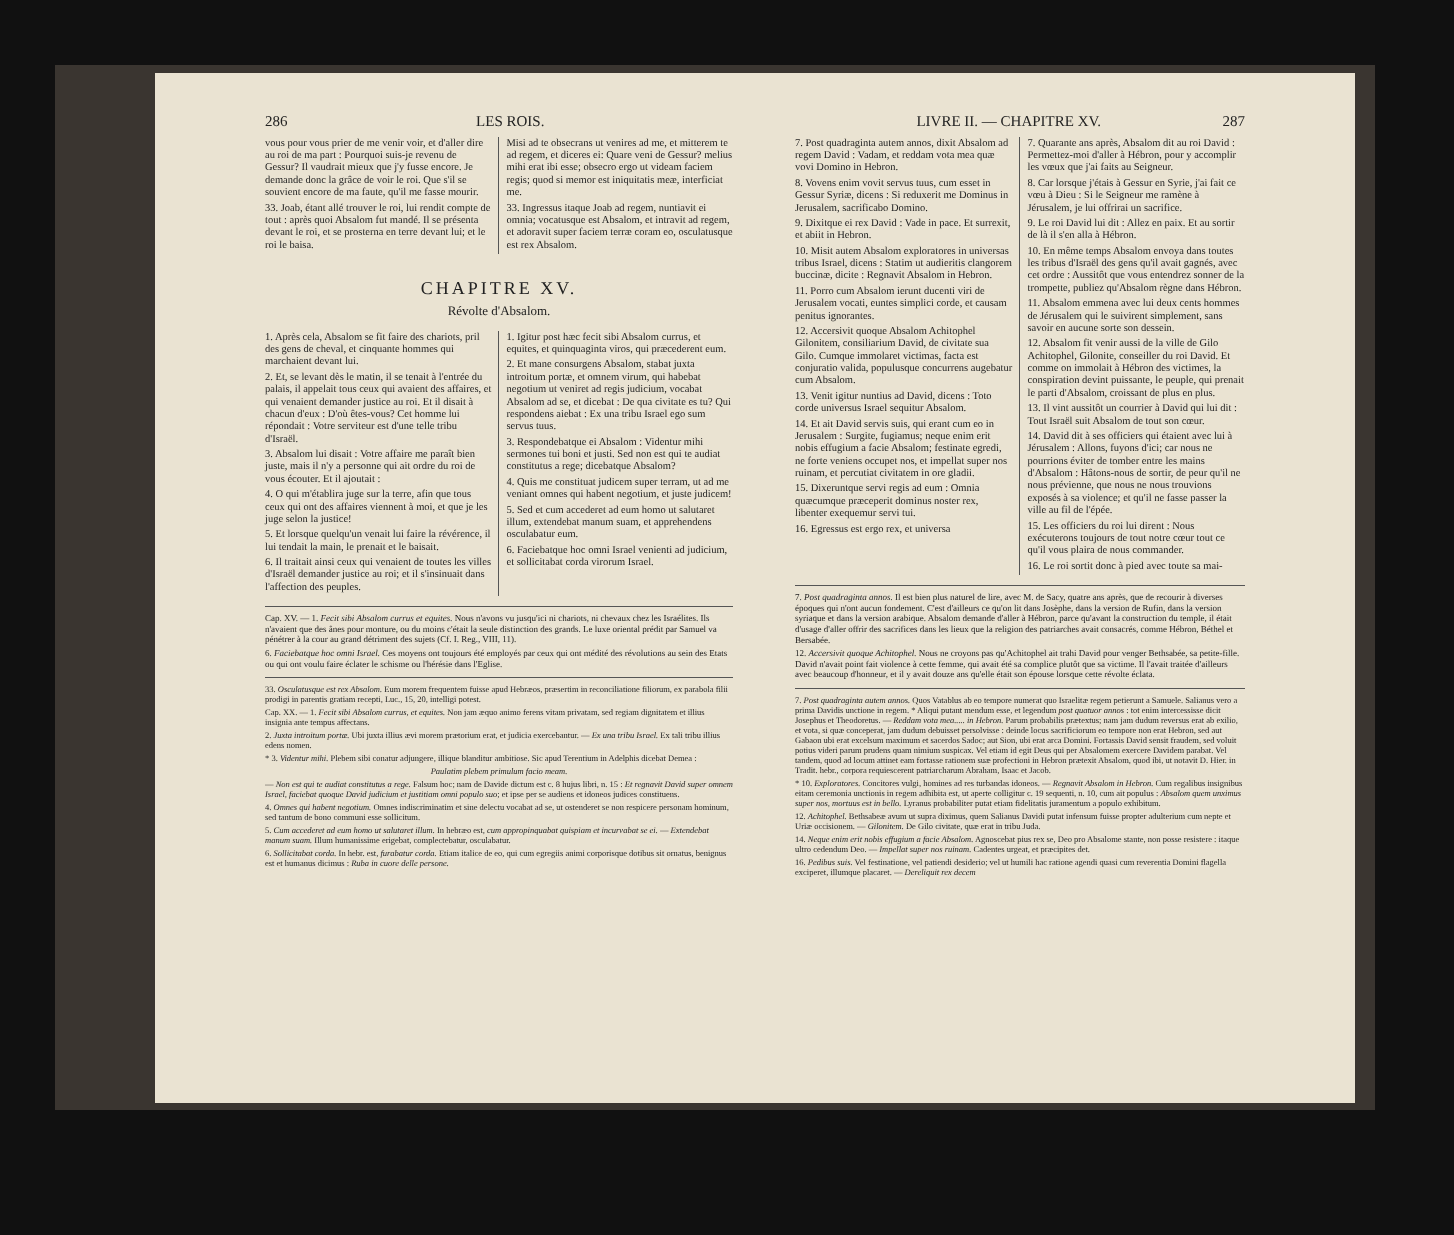286 LES ROIS.
vous pour vous prier de me venir voir, et d'aller dire au roi de ma part : Pourquoi suis-je revenu de Gessur? Il vaudrait mieux que j'y fusse encore. Je demande donc la grâce de voir le roi. Que s'il se souvient encore de ma faute, qu'il me fasse mourir.
33. Joab, étant allé trouver le roi, lui rendit compte de tout : après quoi Absalom fut mandé. Il se présenta devant le roi, et se prosterna en terre devant lui; et le roi le baisa.
Misi ad te obsecrans ut venires ad me, et mitterem te ad regem, et diceres ei: Quare veni de Gessur? melius mihi erat ibi esse; obsecro ergo ut videam faciem regis; quod si memor est iniquitatis meæ, interficiat me.
33. Ingressus itaque Joab ad regem, nuntiavit ei omnia; vocatusque est Absalom, et intravit ad regem, et adoravit super faciem terræ coram eo, osculatusque est rex Absalom.
CHAPITRE XV.
Révolte d'Absalom.
1. Après cela, Absalom se fit faire des chariots, pril des gens de cheval, et cinquante hommes qui marchaient devant lui.
2. Et, se levant dès le matin, il se tenait à l'entrée du palais, il appelait tous ceux qui avaient des affaires, et qui venaient demander justice au roi. Et il disait à chacun d'eux : D'où êtes-vous? Cet homme lui répondait : Votre serviteur est d'une telle tribu d'Israël.
3. Absalom lui disait : Votre affaire me paraît bien juste, mais il n'y a personne qui ait ordre du roi de vous écouter. Et il ajoutait :
4. O qui m'établira juge sur la terre, afin que tous ceux qui ont des affaires viennent à moi, et que je les juge selon la justice!
5. Et lorsque quelqu'un venait lui faire la révérence, il lui tendait la main, le prenait et le baisait.
6. Il traitait ainsi ceux qui venaient de toutes les villes d'Israël demander justice au roi; et il s'insinuait dans l'affection des peuples.
1. Igitur post hæc fecit sibi Absalom currus, et equites, et quinquaginta viros, qui præcederent eum.
2. Et mane consurgens Absalom, stabat juxta introitum portæ, et omnem virum, qui habebat negotium ut veniret ad regis judicium, vocabat Absalom ad se, et dicebat : De qua civitate es tu? Qui respondens aiebat : Ex una tribu Israel ego sum servus tuus.
3. Respondebatque ei Absalom : Videntur mihi sermones tui boni et justi. Sed non est qui te audiat constitutus a rege; dicebatque Absalom?
4. Quis me constituat judicem super terram, ut ad me veniant omnes qui habent negotium, et juste judicem!
5. Sed et cum accederet ad eum homo ut salutaret illum, extendebat manum suam, et apprehendens osculabatur eum.
6. Faciebatque hoc omni Israel venienti ad judicium, et sollicitabat corda virorum Israel.
Cap. XV. — 1. Fecit sibi Absalom currus et equites. Nous n'avons vu jusqu'ici ni chariots, ni chevaux chez les Israélites. Ils n'avaient que des ânes pour monture, ou du moins c'était la seule distinction des grands. Le luxe oriental prédit par Samuel va pénétrer à la cour au grand détriment des sujets (Cf. I. Reg., VIII, 11).
6. Faciebatque hoc omni Israel. Ces moyens ont toujours été employés par ceux qui ont médité des révolutions au sein des Etats ou qui ont voulu faire éclater le schisme ou l'hérésie dans l'Eglise.
33. Osculatusque est rex Absalom. Eum morem frequentem fuisse apud Hebræos, præsertim in reconciliatione filiorum, ex parabola filii prodigi in parentis gratiam recepti, Luc., 15, 20, intelligi potest.
Cap. XX. — 1. Fecit sibi Absalom currus, et equites. Non jam æquo animo ferens vitam privatam, sed regiam dignitatem et illius insignia ante tempus affectans.
2. Juxta introitum portæ. Ubi juxta illius ævi morem prætorium erat, et judicia exercebantur. — Ex una tribu Israel. Ex tali tribu illius edens nomen.
* 3. Videntur mihi. Plebem sibi conatur adjungere, illique blanditur ambitiose. Sic apud Terentium in Adelphis dicebat Demea :
Paulatim plebem primulum facio meam.
— Non est qui te audiat constitutus a rege. Falsum hoc; nam de Davide dictum est c. 8 hujus libri, n. 15 : Et regnavit David super omnem Israel, faciebat quoque David judicium et justitiam omni populo suo; et ipse per se audiens et idoneos judices constituens.
4. Omnes qui habent negotium. Omnes indiscriminatim et sine delectu vocabat ad se, ut ostenderet se non respicere personam hominum, sed tantum de bono communi esse sollicitum.
5. Cum accederet ad eum homo ut salutaret illum. In hebræo est, cum appropinquabat quispiam et incurvabat se ei. — Extendebat manum suam. Illum humanissime erigebat, complectebatur, osculabatur.
6. Sollicitabat corda. In hebr. est, furabatur corda. Etiam italice de eo, qui cum egregiis animi corporisque dotibus sit ornatus, benignus est et humanus dicimus : Ruba in cuore delle persone.
LIVRE II. — CHAPITRE XV. 287
7. Post quadraginta autem annos, dixit Absalom ad regem David : Vadam, et reddam vota mea quæ vovi Domino in Hebron.
8. Vovens enim vovit servus tuus, cum esset in Gessur Syriæ, dicens : Si reduxerit me Dominus in Jerusalem, sacrificabo Domino.
9. Dixitque ei rex David : Vade in pace. Et surrexit, et abiit in Hebron.
10. Misit autem Absalom exploratores in universas tribus Israel, dicens : Statim ut audieritis clangorem buccinæ, dicite : Regnavit Absalom in Hebron.
11. Porro cum Absalom ierunt ducenti viri de Jerusalem vocati, euntes simplici corde, et causam penitus ignorantes.
12. Accersivit quoque Absalom Achitophel Gilonitem, consiliarium David, de civitate sua Gilo. Cumque immolaret victimas, facta est conjuratio valida, populusque concurrens augebatur cum Absalom.
13. Venit igitur nuntius ad David, dicens : Toto corde universus Israel sequitur Absalom.
14. Et ait David servis suis, qui erant cum eo in Jerusalem : Surgite, fugiamus; neque enim erit nobis effugium a facie Absalom; festinate egredi, ne forte veniens occupet nos, et impellat super nos ruinam, et percutiat civitatem in ore gladii.
15. Dixeruntque servi regis ad eum : Omnia quæcumque præceperit dominus noster rex, libenter exequemur servi tui.
16. Egressus est ergo rex, et universa
7. Quarante ans après, Absalom dit au roi David : Permettez-moi d'aller à Hébron, pour y accomplir les vœux que j'ai faits au Seigneur.
8. Car lorsque j'étais à Gessur en Syrie, j'ai fait ce vœu à Dieu : Si le Seigneur me ramène à Jérusalem, je lui offrirai un sacrifice.
9. Le roi David lui dit : Allez en paix. Et au sortir de là il s'en alla à Hébron.
10. En même temps Absalom envoya dans toutes les tribus d'Israël des gens qu'il avait gagnés, avec cet ordre : Aussitôt que vous entendrez sonner de la trompette, publiez qu'Absalom règne dans Hébron.
11. Absalom emmena avec lui deux cents hommes de Jérusalem qui le suivirent simplement, sans savoir en aucune sorte son dessein.
12. Absalom fit venir aussi de la ville de Gilo Achitophel, Gilonite, conseiller du roi David. Et comme on immolait à Hébron des victimes, la conspiration devint puissante, le peuple, qui prenait le parti d'Absalom, croissant de plus en plus.
13. Il vint aussitôt un courrier à David qui lui dit : Tout Israël suit Absalom de tout son cœur.
14. David dit à ses officiers qui étaient avec lui à Jérusalem : Allons, fuyons d'ici; car nous ne pourrions éviter de tomber entre les mains d'Absalom : Hâtons-nous de sortir, de peur qu'il ne nous prévienne, que nous ne nous trouvions exposés à sa violence; et qu'il ne fasse passer la ville au fil de l'épée.
15. Les officiers du roi lui dirent : Nous exécuterons toujours de tout notre cœur tout ce qu'il vous plaira de nous commander.
16. Le roi sortit donc à pied avec toute sa mai-
7. Post quadraginta annos. Il est bien plus naturel de lire, avec M. de Sacy, quatre ans après, que de recourir à diverses époques qui n'ont aucun fondement. C'est d'ailleurs ce qu'on lit dans Josèphe, dans la version de Rufin, dans la version syriaque et dans la version arabique. Absalom demande d'aller à Hébron, parce qu'avant la construction du temple, il était d'usage d'aller offrir des sacrifices dans les lieux que la religion des patriarches avait consacrés, comme Hébron, Béthel et Bersabée.
12. Accersivit quoque Achitophel. Nous ne croyons pas qu'Achitophel ait trahi David pour venger Bethsabée, sa petite-fille. David n'avait point fait violence à cette femme, qui avait été sa complice plutôt que sa victime. Il l'avait traitée d'ailleurs avec beaucoup d'honneur, et il y avait douze ans qu'elle était son épouse lorsque cette révolte éclata.
7. Post quadraginta autem annos. Quos Vatablus ab eo tempore numerat quo Israelitæ regem petierunt a Samuele. Salianus vero a prima Davidis unctione in regem. * Aliqui putant mendum esse, et legendum post quatuor annos : tot enim intercessisse dicit Josephus et Theodoretus. — Reddam vota mea..... in Hebron. Parum probabilis prætextus; nam jam dudum reversus erat ab exilio, et vota, si quæ conceperat, jam dudum debuisset persolvisse : deinde locus sacrificiorum eo tempore non erat Hebron, sed aut Gabaon ubi erat excelsum maximum et sacerdos Sadoc; aut Sion, ubi erat arca Domini. Fortassis David sensit fraudem, sed voluit potius videri parum prudens quam nimium suspicax. Vel etiam id egit Deus qui per Absalomem exercere Davidem parabat. Vel tandem, quod ad locum attinet eam fortasse rationem suæ profectioni in Hebron prætexit Absalom, quod ibi, ut notavit D. Hier. in Tradit. hebr., corpora requiescerent patriarcharum Abraham, Isaac et Jacob.
* 10. Exploratores. Concitores vulgi, homines ad res turbandas idoneos. — Regnavit Absalom in Hebron. Cum regalibus insignibus eitam ceremonia unctionis in regem adhibita est, ut aperte colligitur c. 19 sequenti, n. 10, cum ait populus : Absalom quem unximus super nos, mortuus est in bello. Lyranus probabiliter putat etiam fidelitatis juramentum a populo exhibitum.
12. Achitophel. Bethsabeæ avum ut supra diximus, quem Salianus Davidi putat infensum fuisse propter adulterium cum nepte et Uriæ occisionem. — Gilonitem. De Gilo civitate, quæ erat in tribu Juda.
14. Neque enim erit nobis effugium a facie Absalom. Agnoscebat pius rex se, Deo pro Absalome stante, non posse resistere : itaque ultro cedendum Deo. — Impellat super nos ruinam. Cadentes urgeat, et præcipites det.
16. Pedibus suis. Vel festinatione, vel patiendi desiderio; vel ut humili hac ratione agendi quasi cum reverentia Domini flagella exciperet, illumque placaret. — Dereliquit rex decem